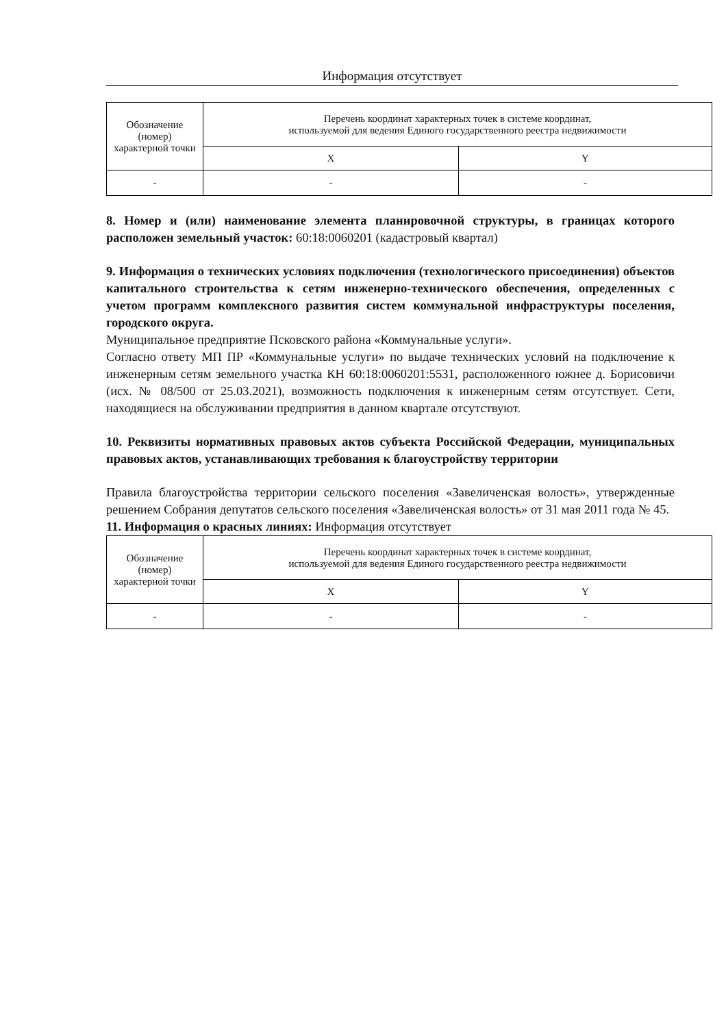Информация отсутствует
| Обозначение (номер) характерной точки | Перечень координат характерных точек в системе координат, используемой для ведения Единого государственного реестра недвижимости | |
| | X | Y |
| - | - | - |
8. Номер и (или) наименование элемента планировочной структуры, в границах которого расположен земельный участок: 60:18:0060201 (кадастровый квартал)
9. Информация о технических условиях подключения (технологического присоединения) объектов капитального строительства к сетям инженерно-технического обеспечения, определенных с учетом программ комплексного развития систем коммунальной инфраструктуры поселения, городского округа.
Муниципальное предприятие Псковского района «Коммунальные услуги».
Согласно ответу МП ПР «Коммунальные услуги» по выдаче технических условий на подключение к инженерным сетям земельного участка КН 60:18:0060201:5531, расположенного южнее д. Борисовичи (исх. № 08/500 от 25.03.2021), возможность подключения к инженерным сетям отсутствует. Сети, находящиеся на обслуживании предприятия в данном квартале отсутствуют.
10. Реквизиты нормативных правовых актов субъекта Российской Федерации, муниципальных правовых актов, устанавливающих требования к благоустройству территории
Правила благоустройства территории сельского поселения «Завеличенская волость», утвержденные решением Собрания депутатов сельского поселения «Завеличенская волость» от 31 мая 2011 года № 45.
11. Информация о красных линиях: Информация отсутствует
| Обозначение (номер) характерной точки | Перечень координат характерных точек в системе координат, используемой для ведения Единого государственного реестра недвижимости | |
| | X | Y |
| - | - | - |